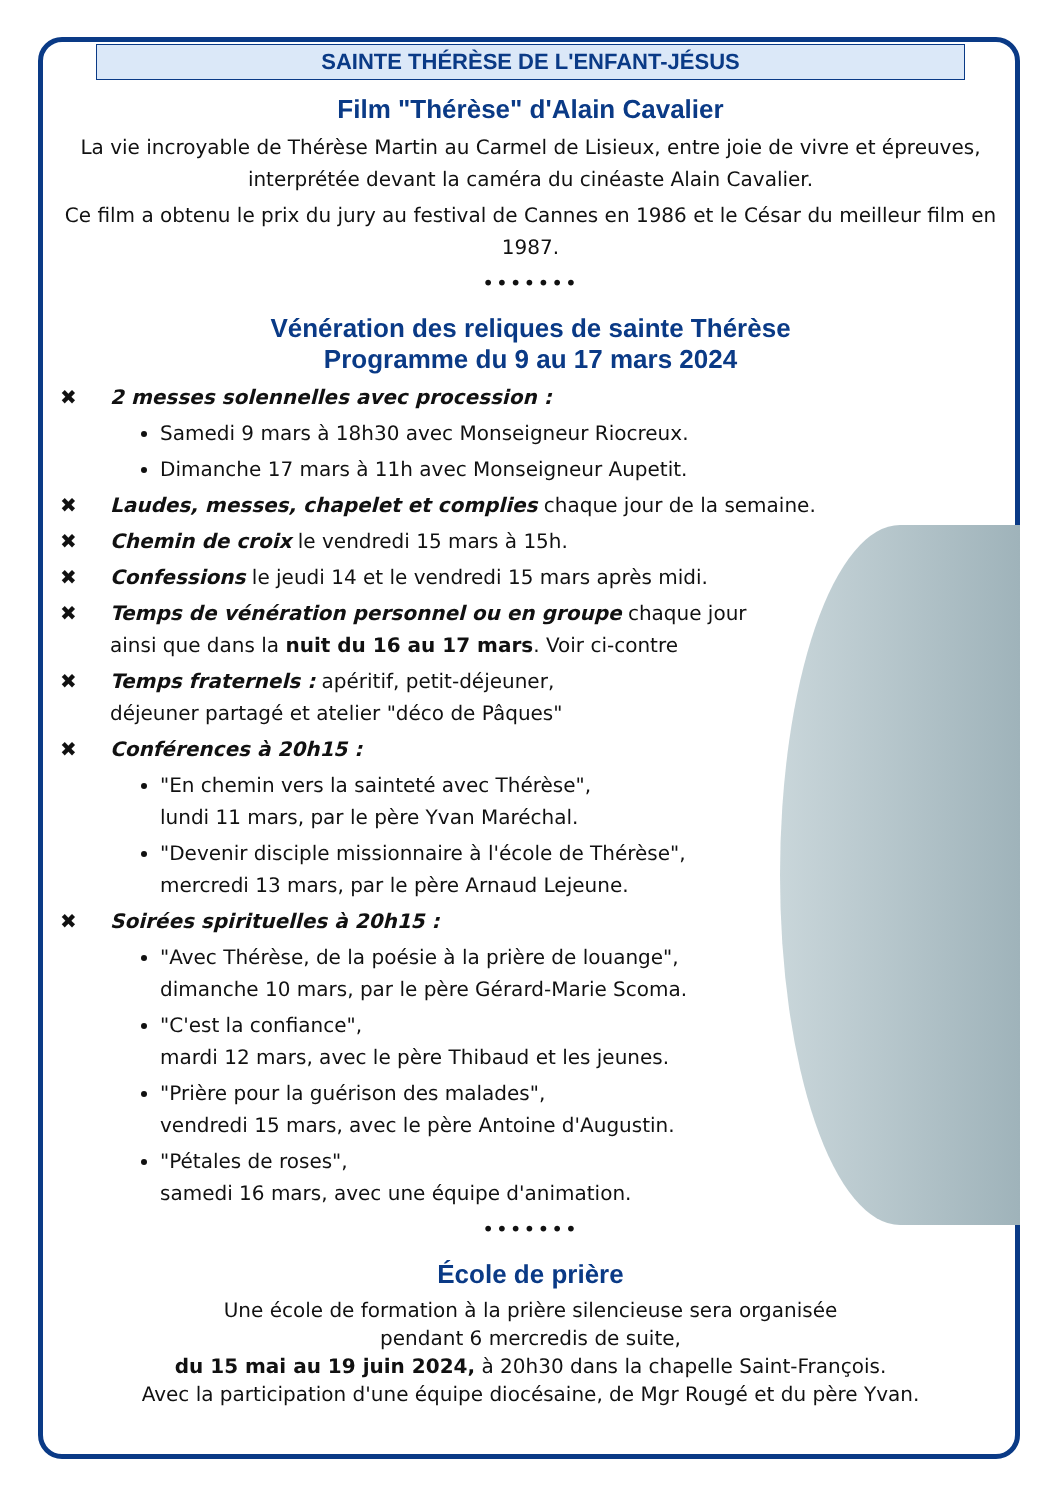SAINTE THÉRÈSE DE L'ENFANT-JÉSUS
Film "Thérèse" d'Alain Cavalier
La vie incroyable de Thérèse Martin au Carmel de Lisieux, entre joie de vivre et épreuves, interprétée devant la caméra du cinéaste Alain Cavalier.
Ce film a obtenu le prix du jury au festival de Cannes en 1986 et le César du meilleur film en 1987.
•••••••
Vénération des reliques de sainte Thérèse
Programme du 9 au 17 mars 2024
✖ 2 messes solennelles avec procession :
Samedi 9 mars à 18h30 avec Monseigneur Riocreux.
Dimanche 17 mars à 11h avec Monseigneur Aupetit.
✖ Laudes, messes, chapelet et complies chaque jour de la semaine.
✖ Chemin de croix le vendredi 15 mars à 15h.
✖ Confessions le jeudi 14 et le vendredi 15 mars après midi.
✖ Temps de vénération personnel ou en groupe chaque jour
ainsi que dans la nuit du 16 au 17 mars. Voir ci-contre
✖ Temps fraternels : apéritif, petit-déjeuner,
déjeuner partagé et atelier "déco de Pâques"
✖ Conférences à 20h15 :
"En chemin vers la sainteté avec Thérèse",
lundi 11 mars, par le père Yvan Maréchal.
"Devenir disciple missionnaire à l'école de Thérèse",
mercredi 13 mars, par le père Arnaud Lejeune.
✖ Soirées spirituelles à 20h15 :
"Avec Thérèse, de la poésie à la prière de louange",
dimanche 10 mars, par le père Gérard-Marie Scoma.
"C'est la confiance",
mardi 12 mars, avec le père Thibaud et les jeunes.
"Prière pour la guérison des malades",
vendredi 15 mars, avec le père Antoine d'Augustin.
"Pétales de roses",
samedi 16 mars, avec une équipe d'animation.
•••••••
École de prière
Une école de formation à la prière silencieuse sera organisée
pendant 6 mercredis de suite,
du 15 mai au 19 juin 2024, à 20h30 dans la chapelle Saint-François.
Avec la participation d'une équipe diocésaine, de Mgr Rougé et du père Yvan.